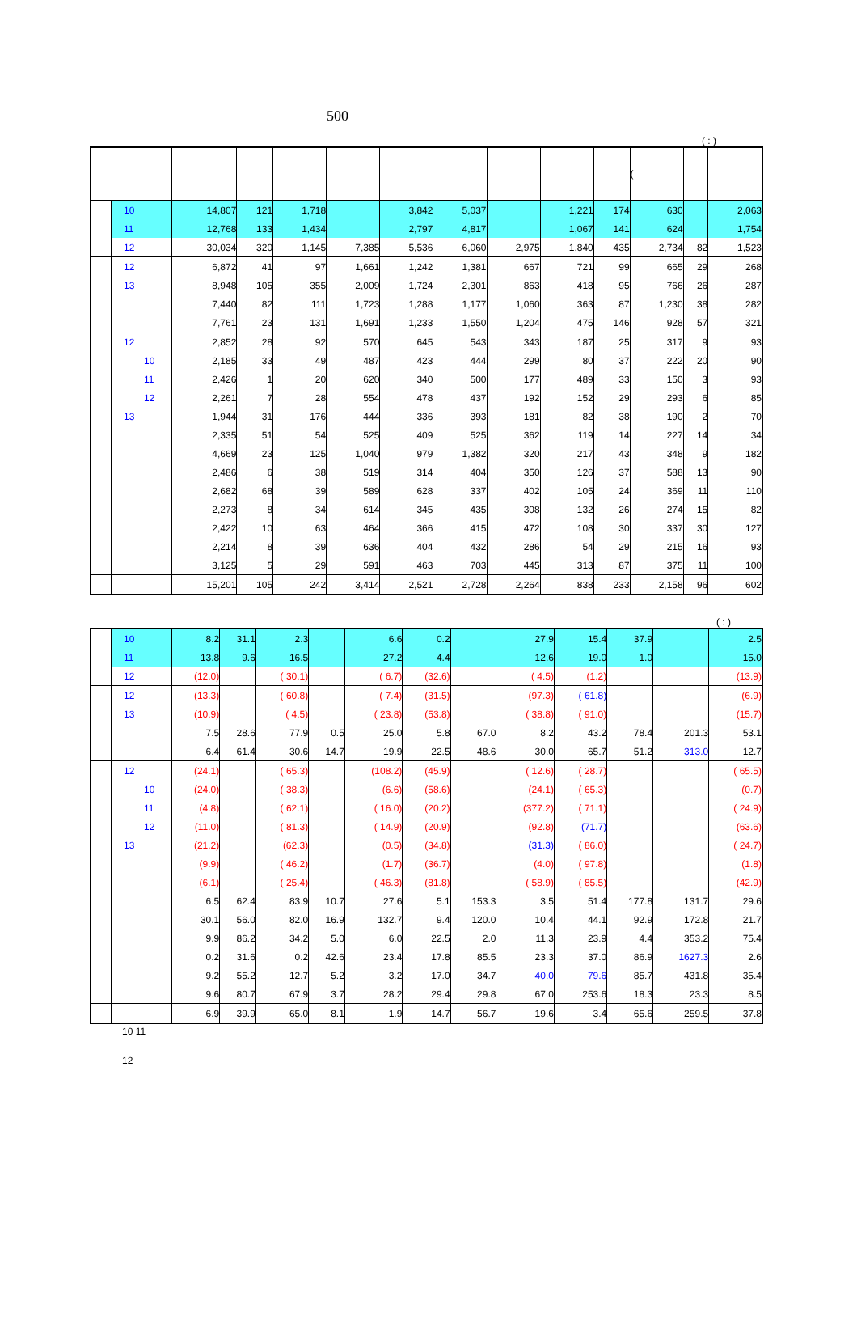500
( : )
| | | | | | | | | | | | ( | | |
| --- | --- | --- | --- | --- | --- | --- | --- | --- | --- | --- | --- | --- | --- |
| | 10 | 14,807 | 121 | 1,718 | | 3,842 | 5,037 | | 1,221 | 174 | 630 | | 2,063 |
| | 11 | 12,768 | 133 | 1,434 | | 2,797 | 4,817 | | 1,067 | 141 | 624 | | 1,754 |
| | 12 | 30,034 | 320 | 1,145 | 7,385 | 5,536 | 6,060 | 2,975 | 1,840 | 435 | 2,734 | 82 | 1,523 |
| | 12 | 6,872 | 41 | 97 | 1,661 | 1,242 | 1,381 | 667 | 721 | 99 | 665 | 29 | 268 |
| | 13 | 8,948 | 105 | 355 | 2,009 | 1,724 | 2,301 | 863 | 418 | 95 | 766 | 26 | 287 |
| | | 7,440 | 82 | 111 | 1,723 | 1,288 | 1,177 | 1,060 | 363 | 87 | 1,230 | 38 | 282 |
| | | 7,761 | 23 | 131 | 1,691 | 1,233 | 1,550 | 1,204 | 475 | 146 | 928 | 57 | 321 |
| | 12 | 2,852 | 28 | 92 | 570 | 645 | 543 | 343 | 187 | 25 | 317 | 9 | 93 |
| | 10 | 2,185 | 33 | 49 | 487 | 423 | 444 | 299 | 80 | 37 | 222 | 20 | 90 |
| | 11 | 2,426 | 1 | 20 | 620 | 340 | 500 | 177 | 489 | 33 | 150 | 3 | 93 |
| | 12 | 2,261 | 7 | 28 | 554 | 478 | 437 | 192 | 152 | 29 | 293 | 6 | 85 |
| | 13 | 1,944 | 31 | 176 | 444 | 336 | 393 | 181 | 82 | 38 | 190 | 2 | 70 |
| | | 2,335 | 51 | 54 | 525 | 409 | 525 | 362 | 119 | 14 | 227 | 14 | 34 |
| | | 4,669 | 23 | 125 | 1,040 | 979 | 1,382 | 320 | 217 | 43 | 348 | 9 | 182 |
| | | 2,486 | 6 | 38 | 519 | 314 | 404 | 350 | 126 | 37 | 588 | 13 | 90 |
| | | 2,682 | 68 | 39 | 589 | 628 | 337 | 402 | 105 | 24 | 369 | 11 | 110 |
| | | 2,273 | 8 | 34 | 614 | 345 | 435 | 308 | 132 | 26 | 274 | 15 | 82 |
| | | 2,422 | 10 | 63 | 464 | 366 | 415 | 472 | 108 | 30 | 337 | 30 | 127 |
| | | 2,214 | 8 | 39 | 636 | 404 | 432 | 286 | 54 | 29 | 215 | 16 | 93 |
| | | 3,125 | 5 | 29 | 591 | 463 | 703 | 445 | 313 | 87 | 375 | 11 | 100 |
| | | 15,201 | 105 | 242 | 3,414 | 2,521 | 2,728 | 2,264 | 838 | 233 | 2,158 | 96 | 602 |
( : )
| | 10 | 8.2 | 31.1 | 2.3 | | 6.6 | 0.2 | | 27.9 | 15.4 | 37.9 | | 2.5 |
| | 11 | 13.8 | 9.6 | 16.5 | | 27.2 | 4.4 | | 12.6 | 19.0 | 1.0 | | 15.0 |
| | 12 | (12.0) | | ( 30.1) | | ( 6.7) | (32.6) | | ( 4.5) | (1.2) | | | (13.9) |
| | 12 | (13.3) | | ( 60.8) | | ( 7.4) | (31.5) | | (97.3) | ( 61.8) | | | (6.9) |
| | 13 | (10.9) | | ( 4.5) | | ( 23.8) | (53.8) | | ( 38.8) | ( 91.0) | | | (15.7) |
| | | 7.5 | 28.6 | 77.9 | 0.5 | 25.0 | 5.8 | 67.0 | 8.2 | 43.2 | 78.4 | 201.3 | 53.1 |
| | | 6.4 | 61.4 | 30.6 | 14.7 | 19.9 | 22.5 | 48.6 | 30.0 | 65.7 | 51.2 | 313.0 | 12.7 |
| | 12 | (24.1) | | ( 65.3) | | (108.2) | (45.9) | | ( 12.6) | ( 28.7) | | | ( 65.5) |
| | 10 | (24.0) | | ( 38.3) | | (6.6) | (58.6) | | (24.1) | ( 65.3) | | | (0.7) |
| | 11 | (4.8) | | ( 62.1) | | ( 16.0) | (20.2) | | (377.2) | ( 71.1) | | | ( 24.9) |
| | 12 | (11.0) | | ( 81.3) | | ( 14.9) | (20.9) | | (92.8) | (71.7) | | | (63.6) |
| | 13 | (21.2) | | (62.3) | | (0.5) | (34.8) | | (31.3) | ( 86.0) | | | ( 24.7) |
| | | (9.9) | | ( 46.2) | | (1.7) | (36.7) | | (4.0) | ( 97.8) | | | (1.8) |
| | | (6.1) | | ( 25.4) | | ( 46.3) | (81.8) | | ( 58.9) | ( 85.5) | | | (42.9) |
| | | 6.5 | 62.4 | 83.9 | 10.7 | 27.6 | 5.1 | 153.3 | 3.5 | 51.4 | 177.8 | 131.7 | 29.6 |
| | | 30.1 | 56.0 | 82.0 | 16.9 | 132.7 | 9.4 | 120.0 | 10.4 | 44.1 | 92.9 | 172.8 | 21.7 |
| | | 9.9 | 86.2 | 34.2 | 5.0 | 6.0 | 22.5 | 2.0 | 11.3 | 23.9 | 4.4 | 353.2 | 75.4 |
| | | 0.2 | 31.6 | 0.2 | 42.6 | 23.4 | 17.8 | 85.5 | 23.3 | 37.0 | 86.9 | 1627.3 | 2.6 |
| | | 9.2 | 55.2 | 12.7 | 5.2 | 3.2 | 17.0 | 34.7 | 40.0 | 79.6 | 85.7 | 431.8 | 35.4 |
| | | 9.6 | 80.7 | 67.9 | 3.7 | 28.2 | 29.4 | 29.8 | 67.0 | 253.6 | 18.3 | 23.3 | 8.5 |
| | | 6.9 | 39.9 | 65.0 | 8.1 | 1.9 | 14.7 | 56.7 | 19.6 | 3.4 | 65.6 | 259.5 | 37.8 |
10 11
12